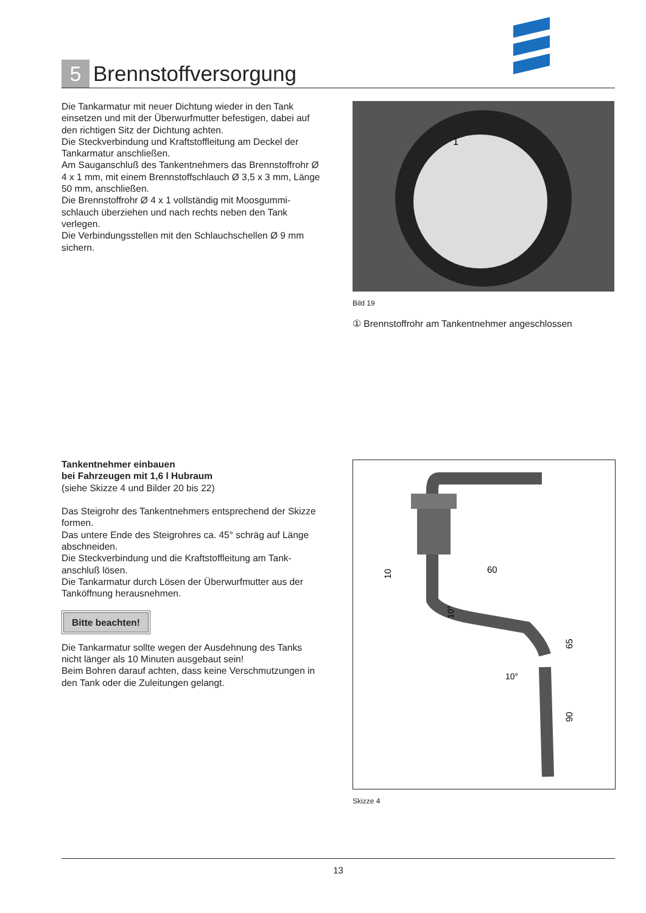5
Brennstoffversorgung
Die Tankarmatur mit neuer Dichtung wieder in den Tank einsetzen und mit der Überwurfmutter befestigen, dabei auf den richtigen Sitz der Dichtung achten.
Die Steckverbindung und Kraftstoffleitung am Deckel der Tankarmatur anschließen.
Am Sauganschluß des Tankentnehmers das Brennstoffrohr Ø 4 x 1 mm, mit einem Brennstoffschlauch Ø 3,5 x 3 mm, Länge 50 mm, anschließen.
Die Brennstoffrohr Ø 4 x 1 vollständig mit Moosgummi­schlauch überziehen und nach rechts neben den Tank verlegen.
Die Verbindungsstellen mit den Schlauchschellen Ø 9 mm sichern.
1
Bild 19
① Brennstoffrohr am Tankentnehmer angeschlossen
Tankentnehmer einbauen
bei Fahrzeugen mit 1,6 l Hubraum
(siehe Skizze 4 und Bilder 20 bis 22)
Das Steigrohr des Tankentnehmers entsprechend der Skizze formen.
Das untere Ende des Steigrohres ca. 45° schräg auf Länge abschneiden.
Die Steckverbindung und die Kraftstoffleitung am Tank­anschluß lösen.
Die Tankarmatur durch Lösen der Überwurfmutter aus der Tanköffnung herausnehmen.
Bitte beachten!
Die Tankarmatur sollte wegen der Ausdehnung des Tanks nicht länger als 10 Minuten ausgebaut sein!
Beim Bohren darauf achten, dass keine Verschmutzungen in den Tank oder die Zuleitungen gelangt.
60
10
65
90
10°
10°
Skizze 4
13